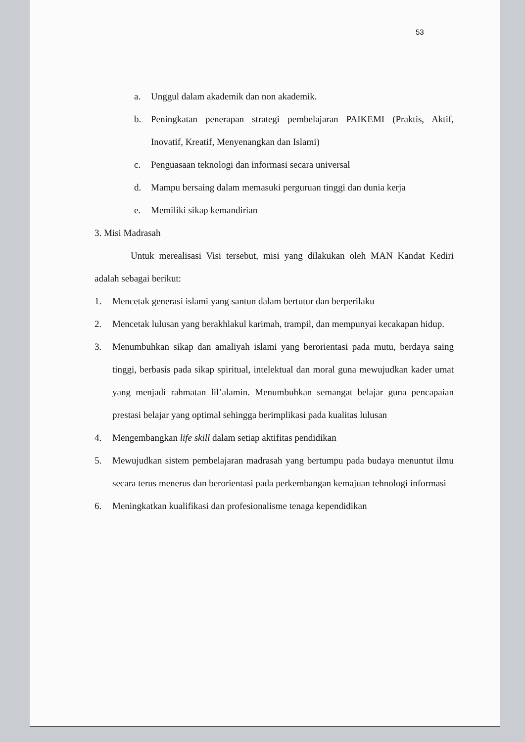53
a. Unggul dalam akademik dan non akademik.
b. Peningkatan penerapan strategi pembelajaran PAIKEMI (Praktis, Aktif, Inovatif, Kreatif, Menyenangkan dan Islami)
c. Penguasaan teknologi dan informasi secara universal
d. Mampu bersaing dalam memasuki perguruan tinggi dan dunia kerja
e. Memiliki sikap kemandirian
3. Misi Madrasah
Untuk merealisasi Visi tersebut, misi yang dilakukan oleh MAN Kandat Kediri adalah sebagai berikut:
1. Mencetak generasi islami yang santun dalam bertutur dan berperilaku
2. Mencetak lulusan yang berakhlakul karimah, trampil, dan mempunyai kecakapan hidup.
3. Menumbuhkan sikap dan amaliyah islami yang berorientasi pada mutu, berdaya saing tinggi, berbasis pada sikap spiritual, intelektual dan moral guna mewujudkan kader umat yang menjadi rahmatan lil’alamin. Menumbuhkan semangat belajar guna pencapaian prestasi belajar yang optimal sehingga berimplikasi pada kualitas lulusan
4. Mengembangkan life skill dalam setiap aktifitas pendidikan
5. Mewujudkan sistem pembelajaran madrasah yang bertumpu pada budaya menuntut ilmu secara terus menerus dan berorientasi pada perkembangan kemajuan tehnologi informasi
6. Meningkatkan kualifikasi dan profesionalisme tenaga kependidikan